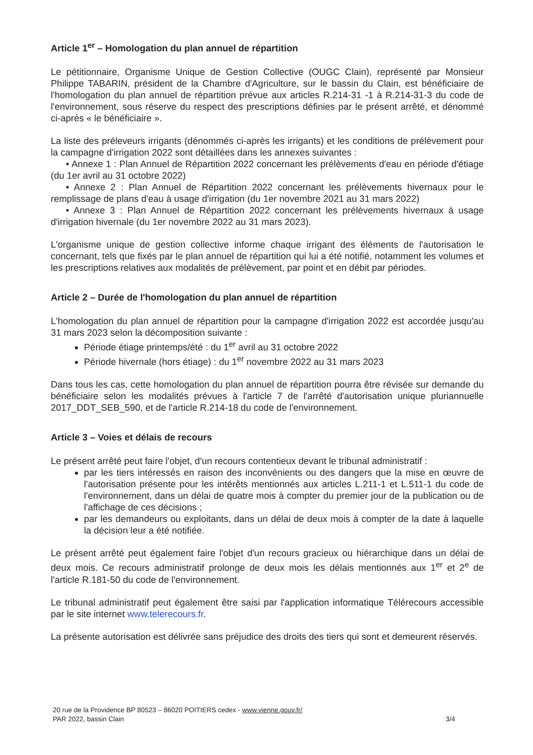Article 1<sup>er</sup> – Homologation du plan annuel de répartition
Le pétitionnaire, Organisme Unique de Gestion Collective (OUGC Clain), représenté par Monsieur Philippe TABARIN, président de la Chambre d'Agriculture, sur le bassin du Clain, est bénéficiaire de l'homologation du plan annuel de répartition prévue aux articles R.214-31 -1 à R.214-31-3 du code de l'environnement, sous réserve du respect des prescriptions définies par le présent arrêté, et dénommé ci-après « le bénéficiaire ».
La liste des préleveurs irrigants (dénommés ci-après les irrigants) et les conditions de prélèvement pour la campagne d'irrigation 2022 sont détaillées dans les annexes suivantes :
• Annexe 1 : Plan Annuel de Répartition 2022 concernant les prélèvements d'eau en période d'étiage (du 1er avril au 31 octobre 2022)
• Annexe 2 : Plan Annuel de Répartition 2022 concernant les prélèvements hivernaux pour le remplissage de plans d'eau à usage d'irrigation (du 1er novembre 2021 au 31 mars 2022)
• Annexe 3 : Plan Annuel de Répartition 2022 concernant les prélèvements hivernaux à usage d'irrigation hivernale (du 1er novembre 2022 au 31 mars 2023).
L'organisme unique de gestion collective informe chaque irrigant des éléments de l'autorisation le concernant, tels que fixés par le plan annuel de répartition qui lui a été notifié, notamment les volumes et les prescriptions relatives aux modalités de prélèvement, par point et en débit par périodes.
Article 2 – Durée de l'homologation du plan annuel de répartition
L'homologation du plan annuel de répartition pour la campagne d'irrigation 2022 est accordée jusqu'au 31 mars 2023 selon la décomposition suivante :
Période étiage printemps/été : du 1<sup>er</sup> avril au 31 octobre 2022
Période hivernale (hors étiage) : du 1<sup>er</sup> novembre 2022 au 31 mars 2023
Dans tous les cas, cette homologation du plan annuel de répartition pourra être révisée sur demande du bénéficiaire selon les modalités prévues à l'article 7 de l'arrêté d'autorisation unique pluriannuelle 2017_DDT_SEB_590, et de l'article R.214-18 du code de l'environnement.
Article 3 – Voies et délais de recours
Le présent arrêté peut faire l'objet, d'un recours contentieux devant le tribunal administratif :
par les tiers intéressés en raison des inconvénients ou des dangers que la mise en œuvre de l'autorisation présente pour les intérêts mentionnés aux articles L.211-1 et L.511-1 du code de l'environnement, dans un délai de quatre mois à compter du premier jour de la publication ou de l'affichage de ces décisions ;
par les demandeurs ou exploitants, dans un délai de deux mois à compter de la date à laquelle la décision leur a été notifiée.
Le présent arrêté peut également faire l'objet d'un recours gracieux ou hiérarchique dans un délai de deux mois. Ce recours administratif prolonge de deux mois les délais mentionnés aux 1<sup>er</sup> et 2<sup>e</sup> de l'article R.181-50 du code de l'environnement.
Le tribunal administratif peut également être saisi par l'application informatique Télérecours accessible par le site internet www.telerecours.fr.
La présente autorisation est délivrée sans préjudice des droits des tiers qui sont et demeurent réservés.
20 rue de la Providence BP 80523 – 86020 POITIERS cedex - www.vienne.gouv.fr/
PAR 2022, bassin Clain 3/4